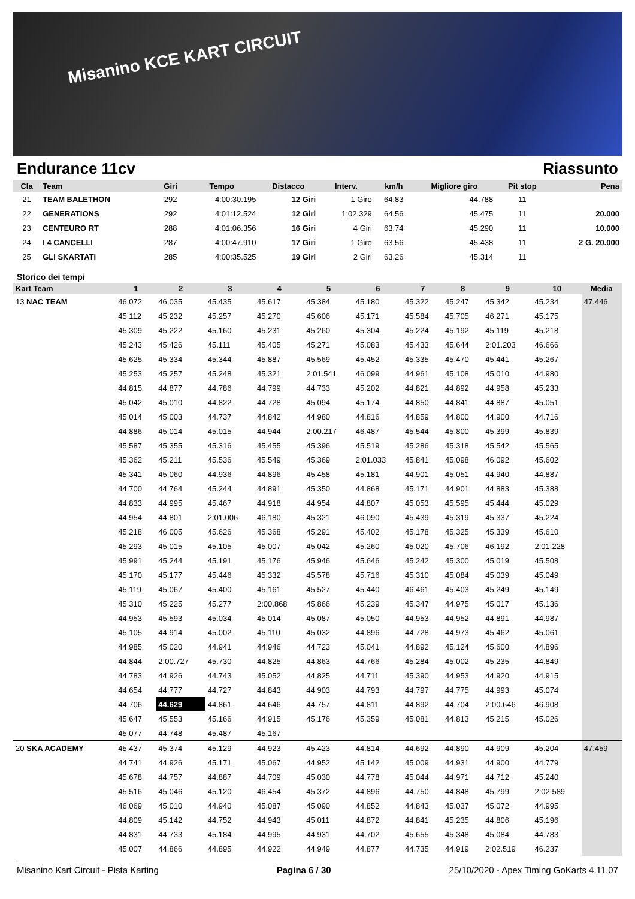Misanino KCE KART CIRCUIT
Endurance 11cv Riassunto
| Cla | Team | Giri | Tempo | Distacco | Interv. | km/h | Migliore giro | Pit stop | Pena |
| --- | --- | --- | --- | --- | --- | --- | --- | --- | --- |
| 21 | TEAM BALETHON | 292 | 4:00:30.195 | 12 Giri | 1 Giro | 64.83 | 44.788 | 11 | |
| 22 | GENERATIONS | 292 | 4:01:12.524 | 12 Giri | 1:02.329 | 64.56 | 45.475 | 11 | 20.000 |
| 23 | CENTEURO RT | 288 | 4:01:06.356 | 16 Giri | 4 Giri | 63.74 | 45.290 | 11 | 10.000 |
| 24 | I 4 CANCELLI | 287 | 4:00:47.910 | 17 Giri | 1 Giro | 63.56 | 45.438 | 11 | 2 G. 20.000 |
| 25 | GLI SKARTATI | 285 | 4:00:35.525 | 19 Giri | 2 Giri | 63.26 | 45.314 | 11 | |
Storico dei tempi
| Kart Team | 1 | 2 | 3 | 4 | 5 | 6 | 7 | 8 | 9 | 10 | Media |
| --- | --- | --- | --- | --- | --- | --- | --- | --- | --- | --- | --- |
| 13 NAC TEAM | 46.072 | 46.035 | 45.435 | 45.617 | 45.384 | 45.180 | 45.322 | 45.247 | 45.342 | 45.234 | 47.446 |
| | 45.112 | 45.232 | 45.257 | 45.270 | 45.606 | 45.171 | 45.584 | 45.705 | 46.271 | 45.175 | |
| | 45.309 | 45.222 | 45.160 | 45.231 | 45.260 | 45.304 | 45.224 | 45.192 | 45.119 | 45.218 | |
| | 45.243 | 45.426 | 45.111 | 45.405 | 45.271 | 45.083 | 45.433 | 45.644 | 2:01.203 | 46.666 | |
| | 45.625 | 45.334 | 45.344 | 45.887 | 45.569 | 45.452 | 45.335 | 45.470 | 45.441 | 45.267 | |
| | 45.253 | 45.257 | 45.248 | 45.321 | 2:01.541 | 46.099 | 44.961 | 45.108 | 45.010 | 44.980 | |
| | 44.815 | 44.877 | 44.786 | 44.799 | 44.733 | 45.202 | 44.821 | 44.892 | 44.958 | 45.233 | |
| | 45.042 | 45.010 | 44.822 | 44.728 | 45.094 | 45.174 | 44.850 | 44.841 | 44.887 | 45.051 | |
| | 45.014 | 45.003 | 44.737 | 44.842 | 44.980 | 44.816 | 44.859 | 44.800 | 44.900 | 44.716 | |
| | 44.886 | 45.014 | 45.015 | 44.944 | 2:00.217 | 46.487 | 45.544 | 45.800 | 45.399 | 45.839 | |
| | 45.587 | 45.355 | 45.316 | 45.455 | 45.396 | 45.519 | 45.286 | 45.318 | 45.542 | 45.565 | |
| | 45.362 | 45.211 | 45.536 | 45.549 | 45.369 | 2:01.033 | 45.841 | 45.098 | 46.092 | 45.602 | |
| | 45.341 | 45.060 | 44.936 | 44.896 | 45.458 | 45.181 | 44.901 | 45.051 | 44.940 | 44.887 | |
| | 44.700 | 44.764 | 45.244 | 44.891 | 45.350 | 44.868 | 45.171 | 44.901 | 44.883 | 45.388 | |
| | 44.833 | 44.995 | 45.467 | 44.918 | 44.954 | 44.807 | 45.053 | 45.595 | 45.444 | 45.029 | |
| | 44.954 | 44.801 | 2:01.006 | 46.180 | 45.321 | 46.090 | 45.439 | 45.319 | 45.337 | 45.224 | |
| | 45.218 | 46.005 | 45.626 | 45.368 | 45.291 | 45.402 | 45.178 | 45.325 | 45.339 | 45.610 | |
| | 45.293 | 45.015 | 45.105 | 45.007 | 45.042 | 45.260 | 45.020 | 45.706 | 46.192 | 2:01.228 | |
| | 45.991 | 45.244 | 45.191 | 45.176 | 45.946 | 45.646 | 45.242 | 45.300 | 45.019 | 45.508 | |
| | 45.170 | 45.177 | 45.446 | 45.332 | 45.578 | 45.716 | 45.310 | 45.084 | 45.039 | 45.049 | |
| | 45.119 | 45.067 | 45.400 | 45.161 | 45.527 | 45.440 | 46.461 | 45.403 | 45.249 | 45.149 | |
| | 45.310 | 45.225 | 45.277 | 2:00.868 | 45.866 | 45.239 | 45.347 | 44.975 | 45.017 | 45.136 | |
| | 44.953 | 45.593 | 45.034 | 45.014 | 45.087 | 45.050 | 44.953 | 44.952 | 44.891 | 44.987 | |
| | 45.105 | 44.914 | 45.002 | 45.110 | 45.032 | 44.896 | 44.728 | 44.973 | 45.462 | 45.061 | |
| | 44.985 | 45.020 | 44.941 | 44.946 | 44.723 | 45.041 | 44.892 | 45.124 | 45.600 | 44.896 | |
| | 44.844 | 2:00.727 | 45.730 | 44.825 | 44.863 | 44.766 | 45.284 | 45.002 | 45.235 | 44.849 | |
| | 44.783 | 44.926 | 44.743 | 45.052 | 44.825 | 44.711 | 45.390 | 44.953 | 44.920 | 44.915 | |
| | 44.654 | 44.777 | 44.727 | 44.843 | 44.903 | 44.793 | 44.797 | 44.775 | 44.993 | 45.074 | |
| | 44.706 | 44.629 | 44.861 | 44.646 | 44.757 | 44.811 | 44.892 | 44.704 | 2:00.646 | 46.908 | |
| | 45.647 | 45.553 | 45.166 | 44.915 | 45.176 | 45.359 | 45.081 | 44.813 | 45.215 | 45.026 | |
| | 45.077 | 44.748 | 45.487 | 45.167 | | | | | | | |
| 20 SKA ACADEMY | 45.437 | 45.374 | 45.129 | 44.923 | 45.423 | 44.814 | 44.692 | 44.890 | 44.909 | 45.204 | 47.459 |
| | 44.741 | 44.926 | 45.171 | 45.067 | 44.952 | 45.142 | 45.009 | 44.931 | 44.900 | 44.779 | |
| | 45.678 | 44.757 | 44.887 | 44.709 | 45.030 | 44.778 | 45.044 | 44.971 | 44.712 | 45.240 | |
| | 45.516 | 45.046 | 45.120 | 46.454 | 45.372 | 44.896 | 44.750 | 44.848 | 45.799 | 2:02.589 | |
| | 46.069 | 45.010 | 44.940 | 45.087 | 45.090 | 44.852 | 44.843 | 45.037 | 45.072 | 44.995 | |
| | 44.809 | 45.142 | 44.752 | 44.943 | 45.011 | 44.872 | 44.841 | 45.235 | 44.806 | 45.196 | |
| | 44.831 | 44.733 | 45.184 | 44.995 | 44.931 | 44.702 | 45.655 | 45.348 | 45.084 | 44.783 | |
| | 45.007 | 44.866 | 44.895 | 44.922 | 44.949 | 44.877 | 44.735 | 44.919 | 2:02.519 | 46.237 | |
Misanino Kart Circuit - Pista Karting Pagina 6 / 30 25/10/2020 - Apex Timing GoKarts 4.11.07